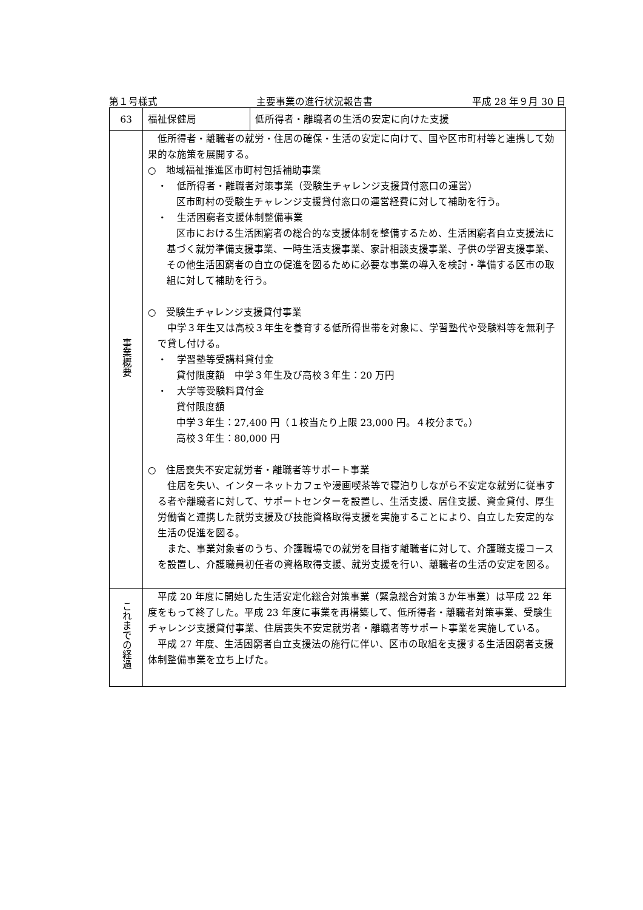第１号様式 主要事業の進行状況報告書 平成 28 年９月 30 日
| 63 | 福祉保健局 | 低所得者・離職者の生活の安定に向けた支援 |
| 事業概要 | 低所得者・離職者の就労・住居の確保・生活の安定に向けて、国や区市町村等と連携して効果的な施策を展開する。 ○ 地域福祉推進区市町村包括補助事業 ・ 低所得者・離職者対策事業（受験生チャレンジ支援貸付窓口の運営） 区市町村の受験生チャレンジ支援貸付窓口の運営経費に対して補助を行う。 ・ 生活困窮者支援体制整備事業 区市における生活困窮者の総合的な支援体制を整備するため、生活困窮者自立支援法に基づく就労準備支援事業、一時生活支援事業、家計相談支援事業、子供の学習支援事業、その他生活困窮者の自立の促進を図るために必要な事業の導入を検討・準備する区市の取組に対して補助を行う。 ○ 受験生チャレンジ支援貸付事業 中学３年生又は高校３年生を養育する低所得世帯を対象に、学習塾代や受験料等を無利子で貸し付ける。 ・ 学習塾等受講料貸付金 貸付限度額 中学３年生及び高校３年生：20 万円 ・ 大学等受験料貸付金 貸付限度額 中学３年生：27,400 円（１校当たり上限 23,000 円。４校分まで。） 高校３年生：80,000 円 ○ 住居喪失不安定就労者・離職者等サポート事業 住居を失い、インターネットカフェや漫画喫茶等で寝泊りしながら不安定な就労に従事する者や離職者に対して、サポートセンターを設置し、生活支援、居住支援、資金貸付、厚生労働省と連携した就労支援及び技能資格取得支援を実施することにより、自立した安定的な生活の促進を図る。 また、事業対象者のうち、介護職場での就労を目指す離職者に対して、介護職支援コースを設置し、介護職員初任者の資格取得支援、就労支援を行い、離職者の生活の安定を図る。 | |
| これまでの経過 | 平成 20 年度に開始した生活安定化総合対策事業（緊急総合対策３か年事業）は平成 22 年度をもって終了した。平成 23 年度に事業を再構築して、低所得者・離職者対策事業、受験生チャレンジ支援貸付事業、住居喪失不安定就労者・離職者等サポート事業を実施している。 平成 27 年度、生活困窮者自立支援法の施行に伴い、区市の取組を支援する生活困窮者支援体制整備事業を立ち上げた。 | |